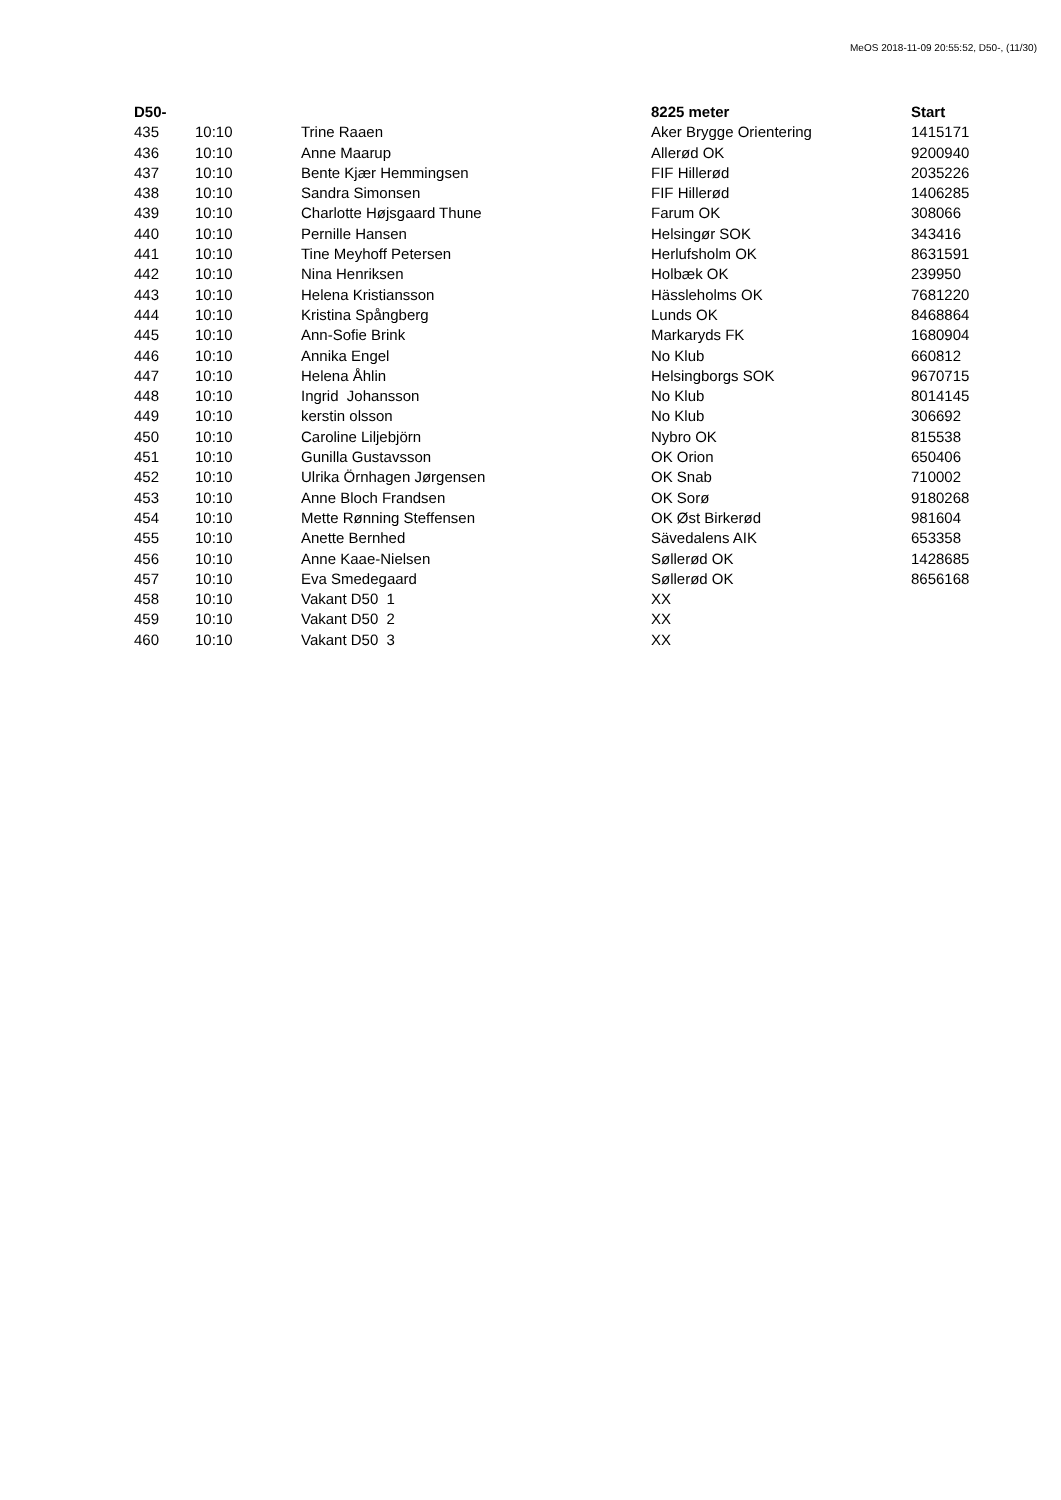MeOS 2018-11-09 20:55:52, D50-, (11/30)
| D50- | | | 8225 meter | Start |
| --- | --- | --- | --- | --- |
| 435 | 10:10 | Trine Raaen | Aker Brygge Orientering | 1415171 |
| 436 | 10:10 | Anne Maarup | Allerød OK | 9200940 |
| 437 | 10:10 | Bente Kjær Hemmingsen | FIF Hillerød | 2035226 |
| 438 | 10:10 | Sandra Simonsen | FIF Hillerød | 1406285 |
| 439 | 10:10 | Charlotte Højsgaard Thune | Farum OK | 308066 |
| 440 | 10:10 | Pernille Hansen | Helsingør SOK | 343416 |
| 441 | 10:10 | Tine Meyhoff Petersen | Herlufsholm OK | 8631591 |
| 442 | 10:10 | Nina Henriksen | Holbæk OK | 239950 |
| 443 | 10:10 | Helena Kristiansson | Hässleholms OK | 7681220 |
| 444 | 10:10 | Kristina Spångberg | Lunds OK | 8468864 |
| 445 | 10:10 | Ann-Sofie Brink | Markaryds FK | 1680904 |
| 446 | 10:10 | Annika Engel | No Klub | 660812 |
| 447 | 10:10 | Helena Åhlin | Helsingborgs SOK | 9670715 |
| 448 | 10:10 | Ingrid Johansson | No Klub | 8014145 |
| 449 | 10:10 | kerstin olsson | No Klub | 306692 |
| 450 | 10:10 | Caroline Liljebjörn | Nybro OK | 815538 |
| 451 | 10:10 | Gunilla Gustavsson | OK Orion | 650406 |
| 452 | 10:10 | Ulrika Örnhagen Jørgensen | OK Snab | 710002 |
| 453 | 10:10 | Anne Bloch Frandsen | OK Sorø | 9180268 |
| 454 | 10:10 | Mette Rønning Steffensen | OK Øst Birkerød | 981604 |
| 455 | 10:10 | Anette Bernhed | Sävedalens AIK | 653358 |
| 456 | 10:10 | Anne Kaae-Nielsen | Søllerød OK | 1428685 |
| 457 | 10:10 | Eva Smedegaard | Søllerød OK | 8656168 |
| 458 | 10:10 | Vakant D50 1 | XX | |
| 459 | 10:10 | Vakant D50 2 | XX | |
| 460 | 10:10 | Vakant D50 3 | XX | |